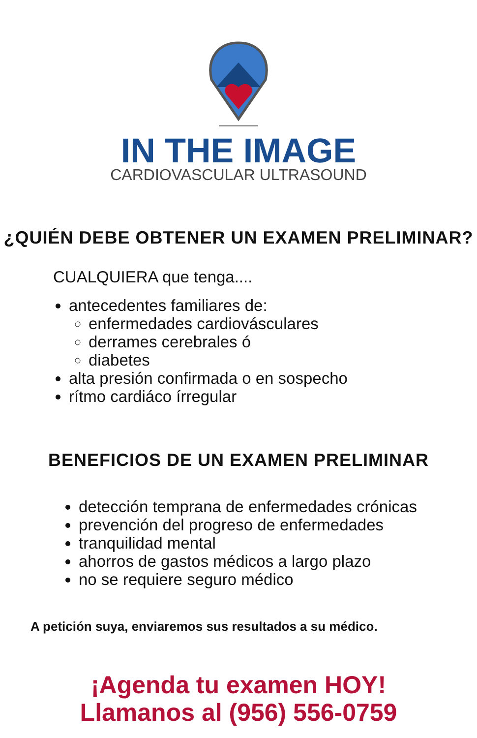IN THE IMAGE
CARDIOVASCULAR ULTRASOUND
¿QUIÉN DEBE OBTENER UN EXAMEN PRELIMINAR?
CUALQUIERA que tenga....
antecedentes familiares de:
enfermedades cardiovásculares
derrames cerebrales ó
diabetes
alta presión confirmada o en sospecho
rítmo cardiáco írregular
BENEFICIOS DE UN EXAMEN PRELIMINAR
detección temprana de enfermedades crónicas
prevención del progreso de enfermedades
tranquilidad mental
ahorros de gastos médicos a largo plazo
no se requiere seguro médico
A petición suya, enviaremos sus resultados a su médico.
¡Agenda tu examen HOY!
Llamanos al (956) 556-0759